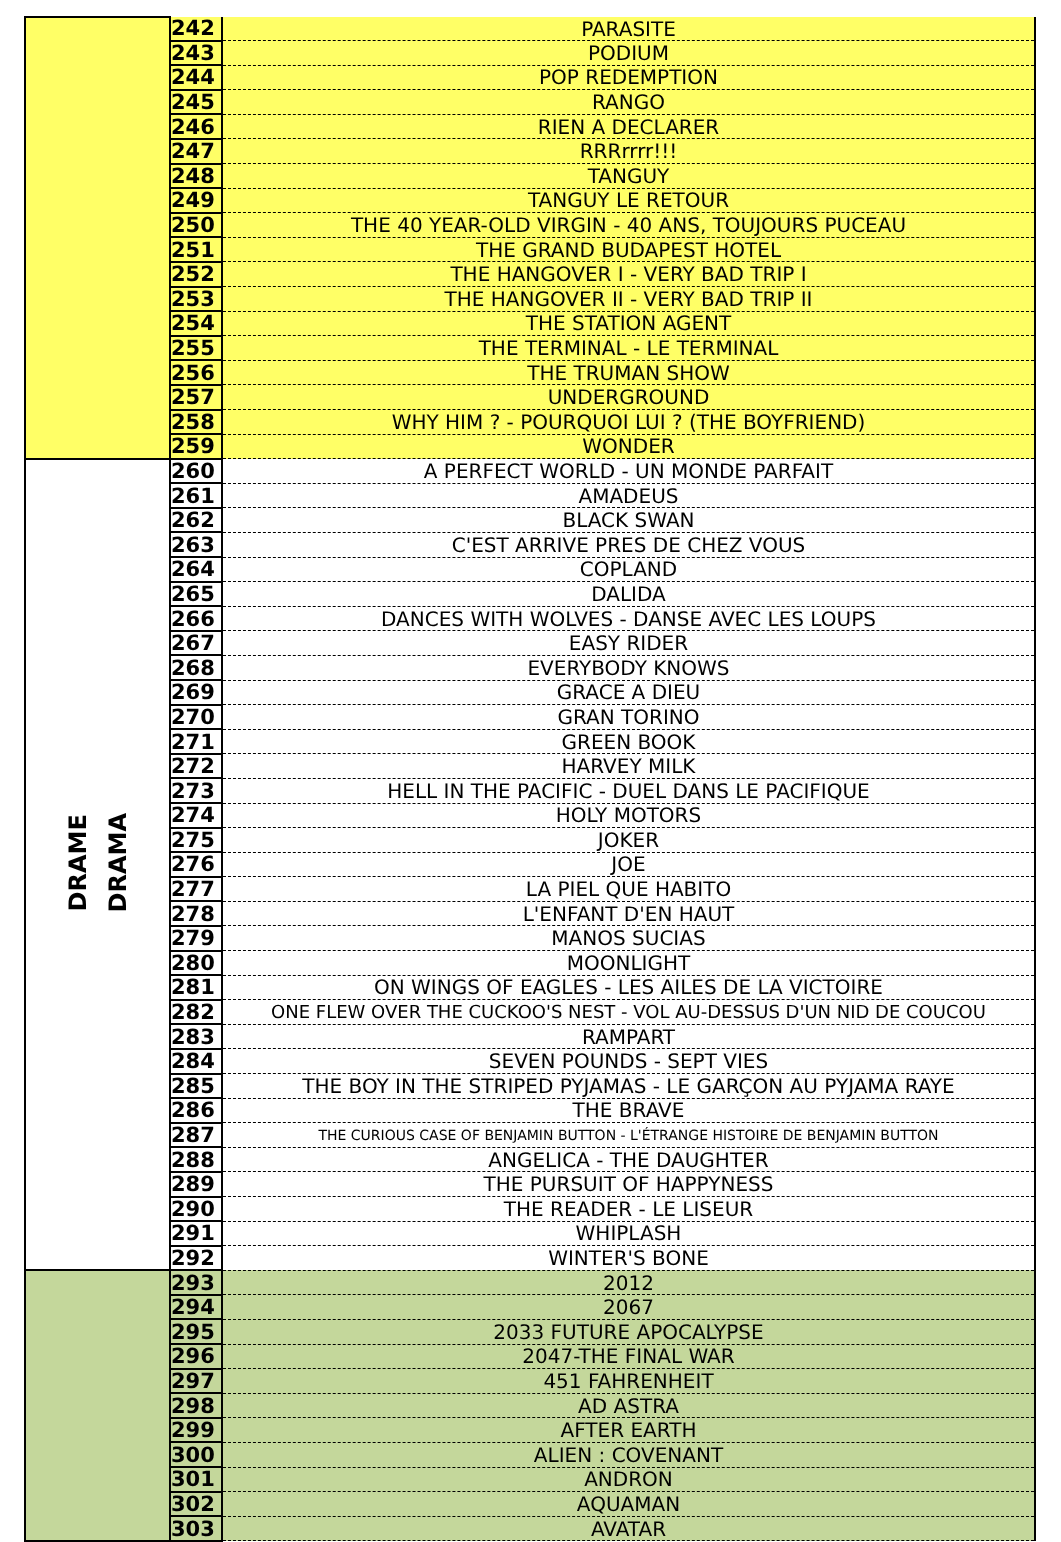| | 242 | PARASITE |
| | 243 | PODIUM |
| | 244 | POP REDEMPTION |
| | 245 | RANGO |
| | 246 | RIEN A DECLARER |
| | 247 | RRRrrrr!!! |
| | 248 | TANGUY |
| | 249 | TANGUY LE RETOUR |
| | 250 | THE 40 YEAR-OLD VIRGIN - 40 ANS, TOUJOURS PUCEAU |
| | 251 | THE GRAND BUDAPEST HOTEL |
| | 252 | THE HANGOVER I - VERY BAD TRIP I |
| | 253 | THE HANGOVER II - VERY BAD TRIP II |
| | 254 | THE STATION AGENT |
| | 255 | THE TERMINAL - LE TERMINAL |
| | 256 | THE TRUMAN SHOW |
| | 257 | UNDERGROUND |
| | 258 | WHY HIM ? - POURQUOI LUI ? (THE BOYFRIEND) |
| | 259 | WONDER |
| DRAME DRAMA | 260 | A PERFECT WORLD - UN MONDE PARFAIT |
| | 261 | AMADEUS |
| | 262 | BLACK SWAN |
| | 263 | C'EST ARRIVE PRES DE CHEZ VOUS |
| | 264 | COPLAND |
| | 265 | DALIDA |
| | 266 | DANCES WITH WOLVES - DANSE AVEC LES LOUPS |
| | 267 | EASY RIDER |
| | 268 | EVERYBODY KNOWS |
| | 269 | GRACE A DIEU |
| | 270 | GRAN TORINO |
| | 271 | GREEN BOOK |
| | 272 | HARVEY MILK |
| | 273 | HELL IN THE PACIFIC - DUEL DANS LE PACIFIQUE |
| | 274 | HOLY MOTORS |
| | 275 | JOKER |
| | 276 | JOE |
| | 277 | LA PIEL QUE HABITO |
| | 278 | L'ENFANT D'EN HAUT |
| | 279 | MANOS SUCIAS |
| | 280 | MOONLIGHT |
| | 281 | ON WINGS OF EAGLES - LES AILES DE LA VICTOIRE |
| | 282 | ONE FLEW OVER THE CUCKOO'S NEST - VOL AU-DESSUS D'UN NID DE COUCOU |
| | 283 | RAMPART |
| | 284 | SEVEN POUNDS - SEPT VIES |
| | 285 | THE BOY IN THE STRIPED PYJAMAS - LE GARÇON AU PYJAMA RAYE |
| | 286 | THE BRAVE |
| | 287 | THE CURIOUS CASE OF BENJAMIN BUTTON - L'ÉTRANGE HISTOIRE DE BENJAMIN BUTTON |
| | 288 | ANGELICA - THE DAUGHTER |
| | 289 | THE PURSUIT OF HAPPYNESS |
| | 290 | THE READER - LE LISEUR |
| | 291 | WHIPLASH |
| | 292 | WINTER'S BONE |
| | 293 | 2012 |
| | 294 | 2067 |
| | 295 | 2033 FUTURE APOCALYPSE |
| | 296 | 2047-THE FINAL WAR |
| | 297 | 451 FAHRENHEIT |
| | 298 | AD ASTRA |
| | 299 | AFTER EARTH |
| | 300 | ALIEN : COVENANT |
| | 301 | ANDRON |
| | 302 | AQUAMAN |
| | 303 | AVATAR |